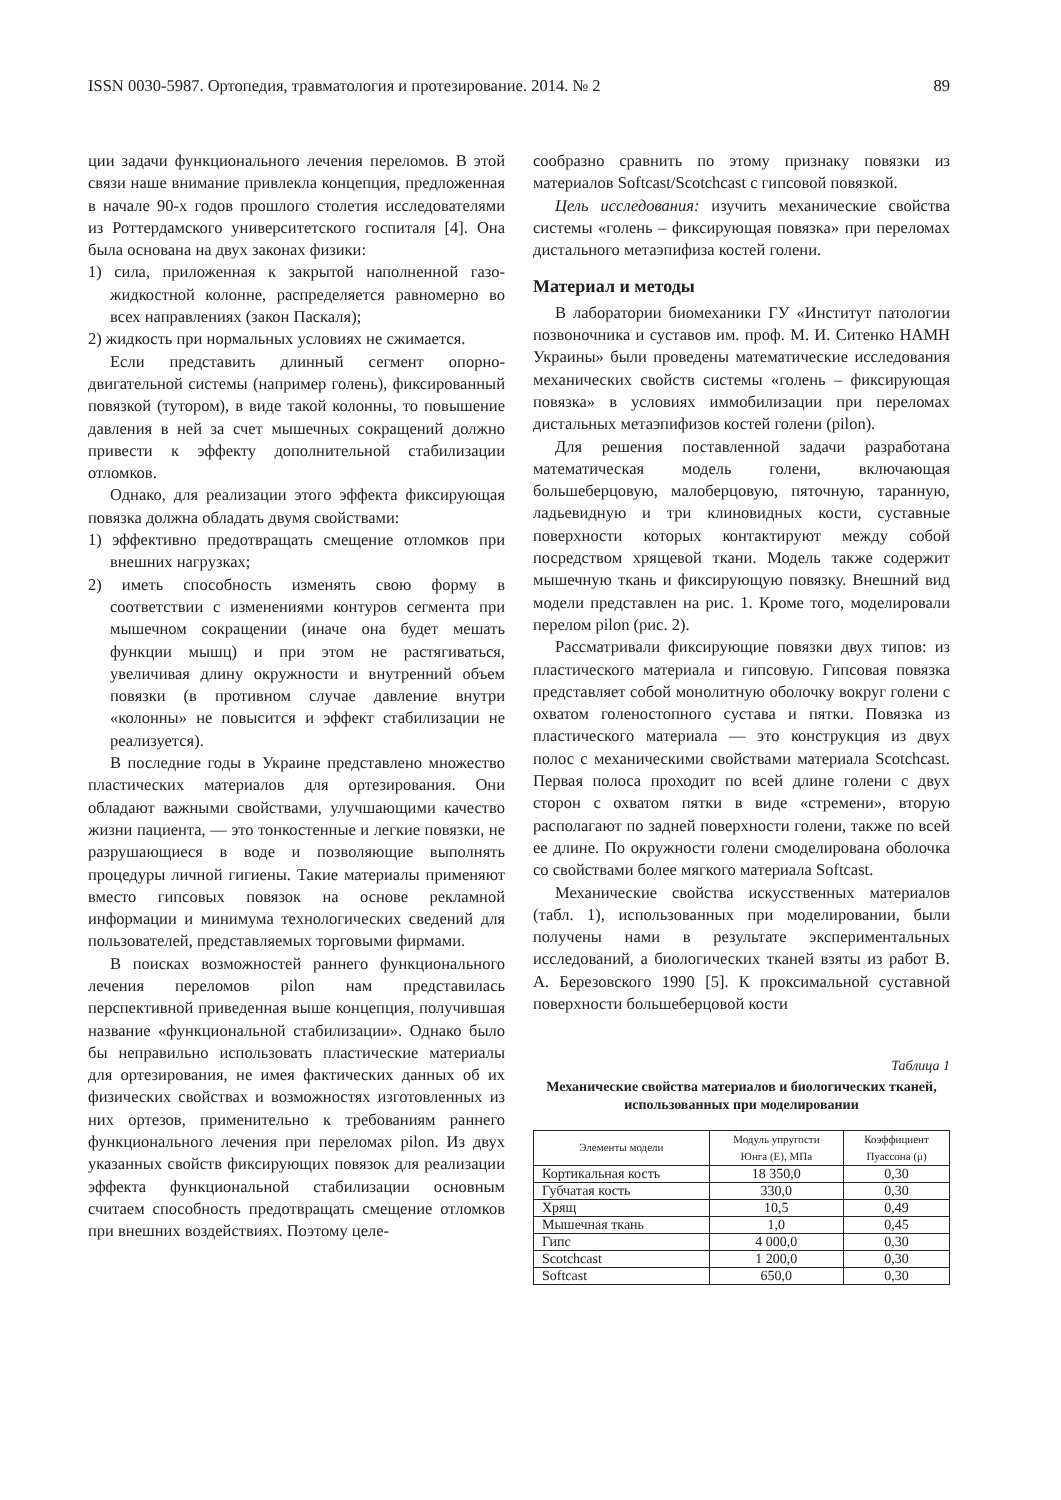ISSN 0030-5987. Ортопедия, травматология и протезирование. 2014. № 2 89
ции задачи функционального лечения переломов. В этой связи наше внимание привлекла концепция, предложенная в начале 90-х годов прошлого столетия исследователями из Роттердамского университетского госпиталя [4]. Она была основана на двух законах физики:
1) сила, приложенная к закрытой наполненной газо-жидкостной колонне, распределяется равномерно во всех направлениях (закон Паскаля);
2) жидкость при нормальных условиях не сжимается.
Если представить длинный сегмент опорно-двигательной системы (например голень), фиксированный повязкой (тутором), в виде такой колонны, то повышение давления в ней за счет мышечных сокращений должно привести к эффекту дополнительной стабилизации отломков.
Однако, для реализации этого эффекта фиксирующая повязка должна обладать двумя свойствами:
1) эффективно предотвращать смещение отломков при внешних нагрузках;
2) иметь способность изменять свою форму в соответствии с изменениями контуров сегмента при мышечном сокращении (иначе она будет мешать функции мышц) и при этом не растягиваться, увеличивая длину окружности и внутренний объем повязки (в противном случае давление внутри «колонны» не повысится и эффект стабилизации не реализуется).
В последние годы в Украине представлено множество пластических материалов для ортезирования. Они обладают важными свойствами, улучшающими качество жизни пациента, — это тонкостенные и легкие повязки, не разрушающиеся в воде и позволяющие выполнять процедуры личной гигиены. Такие материалы применяют вместо гипсовых повязок на основе рекламной информации и минимума технологических сведений для пользователей, представляемых торговыми фирмами.
В поисках возможностей раннего функционального лечения переломов pilon нам представилась перспективной приведенная выше концепция, получившая название «функциональной стабилизации». Однако было бы неправильно использовать пластические материалы для ортезирования, не имея фактических данных об их физических свойствах и возможностях изготовленных из них ортезов, применительно к требованиям раннего функционального лечения при переломах pilon. Из двух указанных свойств фиксирующих повязок для реализации эффекта функциональной стабилизации основным считаем способность предотвращать смещение отломков при внешних воздействиях. Поэтому целе-
сообразно сравнить по этому признаку повязки из материалов Softcast/Scotchcast с гипсовой повязкой.
Цель исследования: изучить механические свойства системы «голень – фиксирующая повязка» при переломах дистального метаэпифиза костей голени.
Материал и методы
В лаборатории биомеханики ГУ «Институт патологии позвоночника и суставов им. проф. М. И. Ситенко НАМН Украины» были проведены математические исследования механических свойств системы «голень – фиксирующая повязка» в условиях иммобилизации при переломах дистальных метаэпифизов костей голени (pilon).
Для решения поставленной задачи разработана математическая модель голени, включающая большеберцовую, малоберцовую, пяточную, таранную, ладьевидную и три клиновидных кости, суставные поверхности которых контактируют между собой посредством хрящевой ткани. Модель также содержит мышечную ткань и фиксирующую повязку. Внешний вид модели представлен на рис. 1. Кроме того, моделировали перелом pilon (рис. 2).
Рассматривали фиксирующие повязки двух типов: из пластического материала и гипсовую. Гипсовая повязка представляет собой монолитную оболочку вокруг голени с охватом голеностопного сустава и пятки. Повязка из пластического материала — это конструкция из двух полос с механическими свойствами материала Scotchcast. Первая полоса проходит по всей длине голени с двух сторон с охватом пятки в виде «стремени», вторую располагают по задней поверхности голени, также по всей ее длине. По окружности голени смоделирована оболочка со свойствами более мягкого материала Softcast.
Механические свойства искусственных материалов (табл. 1), использованных при моделировании, были получены нами в результате экспериментальных исследований, а биологических тканей взяты из работ В. А. Березовского 1990 [5]. К проксимальной суставной поверхности большеберцовой кости
Таблица 1
Механические свойства материалов и биологических тканей, использованных при моделировании
| Элементы модели | Модуль упругости Юнга (E), МПа | Коэффициент Пуассона (μ) |
| --- | --- | --- |
| Кортикальная кость | 18 350,0 | 0,30 |
| Губчатая кость | 330,0 | 0,30 |
| Хрящ | 10,5 | 0,49 |
| Мышечная ткань | 1,0 | 0,45 |
| Гипс | 4 000,0 | 0,30 |
| Scotchcast | 1 200,0 | 0,30 |
| Softcast | 650,0 | 0,30 |